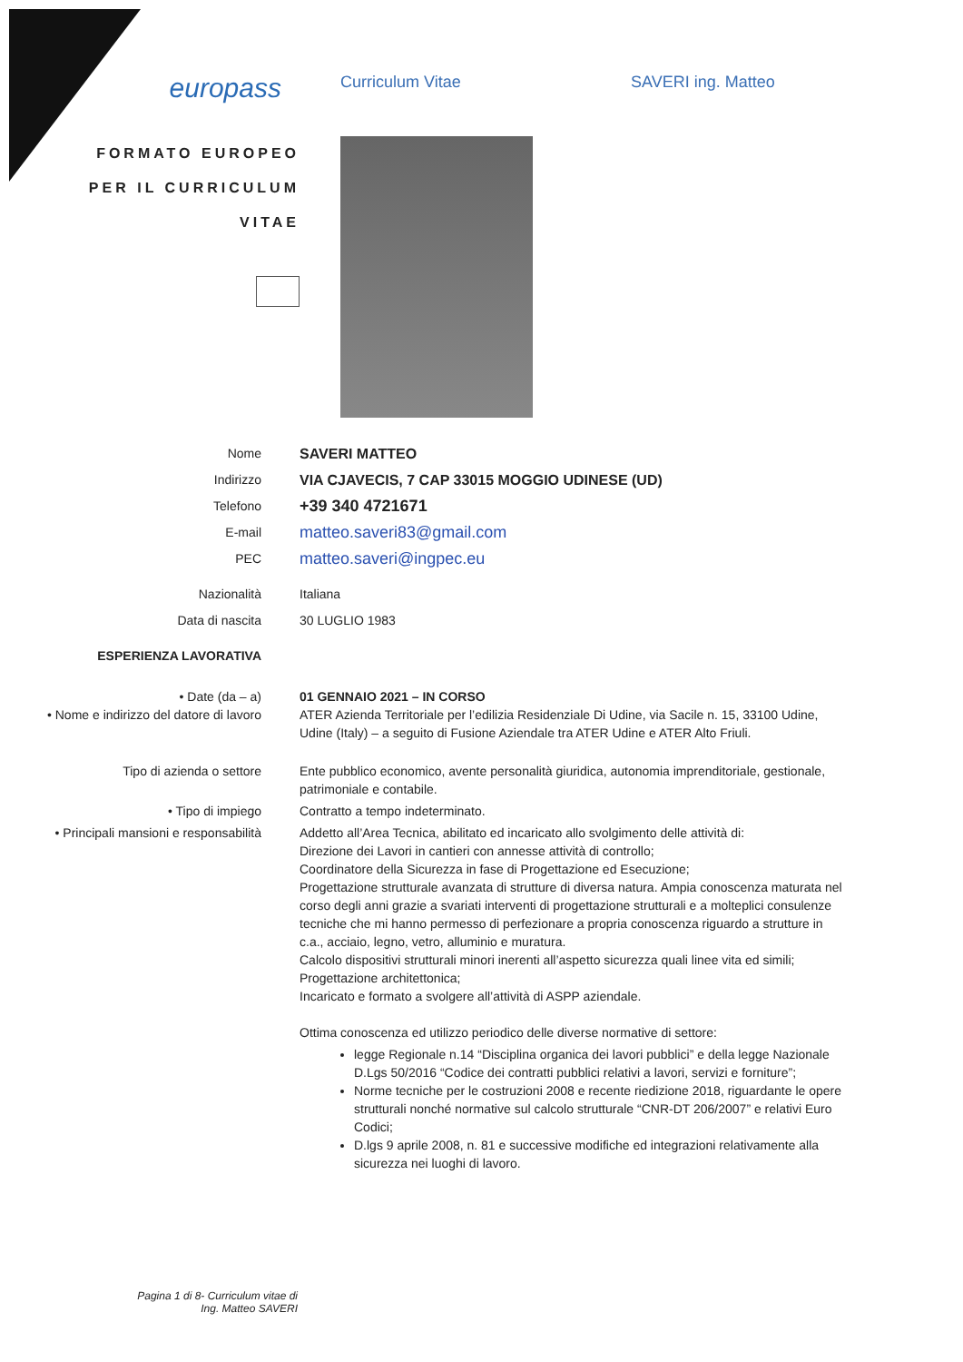europass
Curriculum Vitae SAVERI ing. Matteo
FORMATO EUROPEO
PER IL CURRICULUM
VITAE
Nome SAVERI MATTEO
Indirizzo VIA CJAVECIS, 7 CAP 33015 MOGGIO UDINESE (UD)
Telefono
+39 340 4721671
E-mail
matteo.saveri83@gmail.com
PEC
matteo.saveri@ingpec.eu
Nazionalità Italiana
Data di nascita 30 LUGLIO 1983
ESPERIENZA LAVORATIVA
• Date (da – a)
• Nome e indirizzo del datore di lavoro
01 GENNAIO 2021 – IN CORSO
ATER Azienda Territoriale per l’edilizia Residenziale Di Udine, via Sacile n. 15, 33100 Udine, Udine (Italy) – a seguito di Fusione Aziendale tra ATER Udine e ATER Alto Friuli.
Tipo di azienda o settore Ente pubblico economico, avente personalità giuridica, autonomia imprenditoriale, gestionale, patrimoniale e contabile.
• Tipo di impiego Contratto a tempo indeterminato.
• Principali mansioni e responsabilità Addetto all’Area Tecnica, abilitato ed incaricato allo svolgimento delle attività di:
Direzione dei Lavori in cantieri con annesse attività di controllo;
Coordinatore della Sicurezza in fase di Progettazione ed Esecuzione;
Progettazione strutturale avanzata di strutture di diversa natura. Ampia conoscenza maturata nel corso degli anni grazie a svariati interventi di progettazione strutturali e a molteplici consulenze tecniche che mi hanno permesso di perfezionare a propria conoscenza riguardo a strutture in c.a., acciaio, legno, vetro, alluminio e muratura.
Calcolo dispositivi strutturali minori inerenti all’aspetto sicurezza quali linee vita ed simili;
Progettazione architettonica;
Incaricato e formato a svolgere all’attività di ASPP aziendale.
Ottima conoscenza ed utilizzo periodico delle diverse normative di settore:
legge Regionale n.14 “Disciplina organica dei lavori pubblici” e della legge Nazionale D.Lgs 50/2016 “Codice dei contratti pubblici relativi a lavori, servizi e forniture”;
Norme tecniche per le costruzioni 2008 e recente riedizione 2018, riguardante le opere strutturali nonché normative sul calcolo strutturale “CNR-DT 206/2007” e relativi Euro Codici;
D.lgs 9 aprile 2008, n. 81 e successive modifiche ed integrazioni relativamente alla sicurezza nei luoghi di lavoro.
Pagina 1 di 8- Curriculum vitae di Ing. Matteo SAVERI